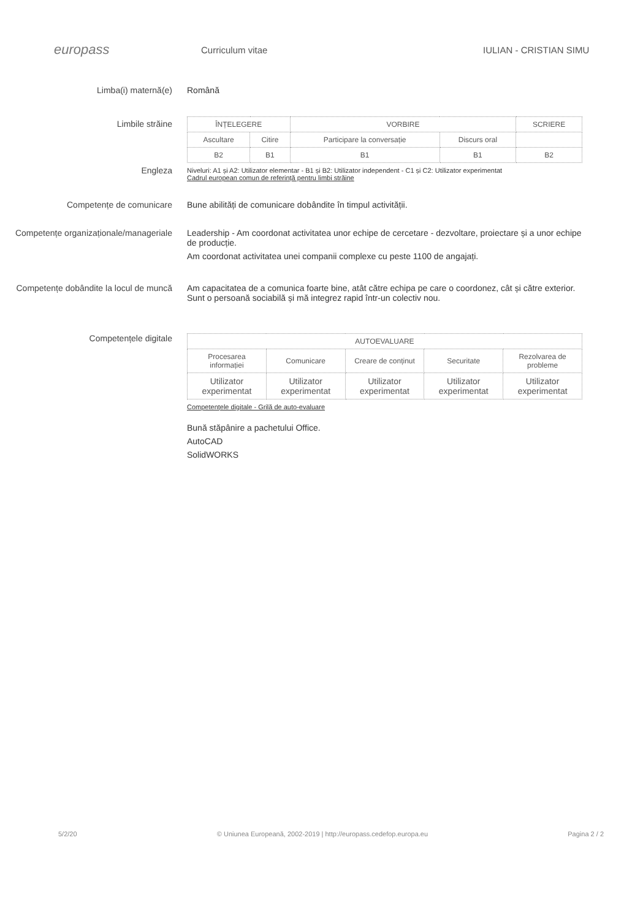europass
Curriculum vitae IULIAN - CRISTIAN SIMU
Limba(i) maternă(e) Română
Limbile străine
Engleza
| ÎNȚELEGERE | | VORBIRE | | SCRIERE |
| --- | --- | --- | --- | --- |
| Ascultare | Citire | Participare la conversație | Discurs oral | |
| B2 | B1 | B1 | B1 | B2 |
Niveluri: A1 și A2: Utilizator elementar - B1 și B2: Utilizator independent - C1 și C2: Utilizator experimentat
Cadrul european comun de referință pentru limbi străine
Competențe de comunicare Bune abilități de comunicare dobândite în timpul activității.
Competențe organizaționale/manageriale
Leadership - Am coordonat activitatea unor echipe de cercetare - dezvoltare, proiectare și a unor echipe de producție.
Am coordonat activitatea unei companii complexe cu peste 1100 de angajați.
Competențe dobândite la locul de muncă
Am capacitatea de a comunica foarte bine, atât către echipa pe care o coordonez, cât și către exterior. Sunt o persoană sociabilă și mă integrez rapid într-un colectiv nou.
Competențele digitale
| AUTOEVALUARE | | | | |
| --- | --- | --- | --- | --- |
| Procesarea informației | Comunicare | Creare de conținut | Securitate | Rezolvarea de probleme |
| Utilizator experimentat | Utilizator experimentat | Utilizator experimentat | Utilizator experimentat | Utilizator experimentat |
Competențele digitale - Grilă de auto-evaluare
Bună stăpânire a pachetului Office.
AutoCAD
SolidWORKS
5/2/20 © Uniunea Europeană, 2002-2019 | http://europass.cedefop.europa.eu Pagina 2 / 2